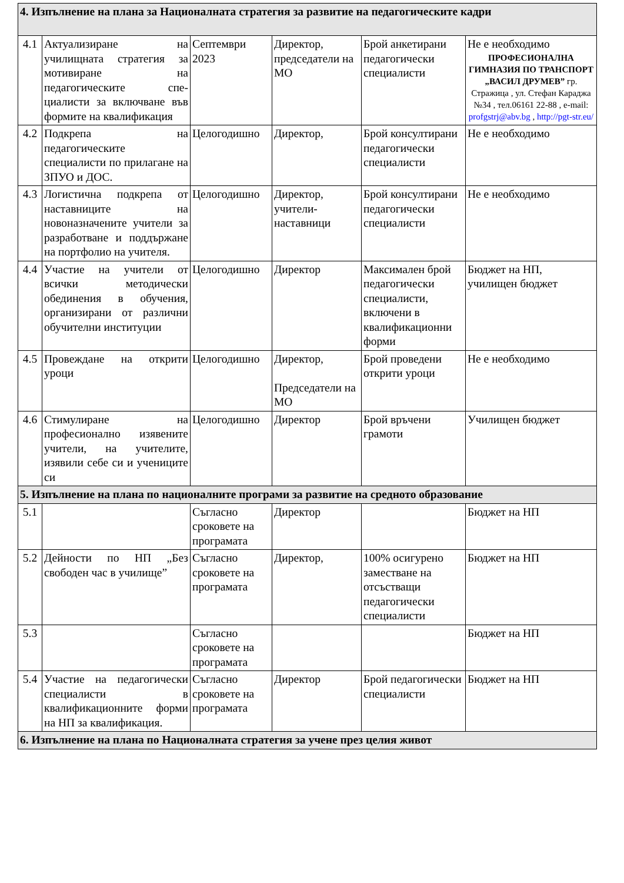| 4. Изпълнение на плана за Националната стратегия за развитие на педагогическите кадри | | | | | |
| 4.1 | Актуализиране на училищната стратегия за мотивиране на педагогическите спе-циалисти за включване във формите на квалификация | Септември 2023 | Директор, председатели на МО | Брой анкетирани педагогически специалисти | Не е необходимо ПРОФЕСИОНАЛНА ГИМНАЗИЯ ПО ТРАНСПОРТ „ВАСИЛ ДРУМЕВ” гр. Стражица , ул. Стефан Караджа №34 , тел.06161 22-88 , e-mail: profgstrj@abv.bg , http://pgt-str.eu/ |
| 4.2 | Подкрепа на педагогическите специалисти по прилагане на ЗПУО и ДОС. | Целогодишно | Директор, | Брой консултирани педагогически специалисти | Не е необходимо |
| 4.3 | Логистична подкрепа от наставниците на новоназначените учители за разработване и поддържане на портфолио на учителя. | Целогодишно | Директор, учители-наставници | Брой консултирани педагогически специалисти | Не е необходимо |
| 4.4 | Участие на учители от всички методически обединения в обучения, организирани от различни обучителни институции | Целогодишно | Директор | Максимален брой педагогически специалисти, включени в квалификационни форми | Бюджет на НП, училищен бюджет |
| 4.5 | Провеждане на открити уроци | Целогодишно | Директор, Председатели на МО | Брой проведени открити уроци | Не е необходимо |
| 4.6 | Стимулиране на професионално изявените учители, на учителите, изявили себе си и учениците си | Целогодишно | Директор | Брой връчени грамоти | Училищен бюджет |
| 5. Изпълнение на плана по националните програми за развитие на средното образование | | | | | |
| 5.1 | | Съгласно сроковете на програмата | Директор | | Бюджет на НП |
| 5.2 | Дейности по НП „Без свободен час в училище” | Съгласно сроковете на програмата | Директор, | 100% осигурено заместване на отсъстващи педагогически специалисти | Бюджет на НП |
| 5.3 | | Съгласно сроковете на програмата | | | Бюджет на НП |
| 5.4 | Участие на педагогически специалисти в квалификационните форми на НП за квалификация. | Съгласно сроковете на програмата | Директор | Брой педагогически специалисти | Бюджет на НП |
| 6. Изпълнение на плана по Националната стратегия за учене през целия живот | | | | | |